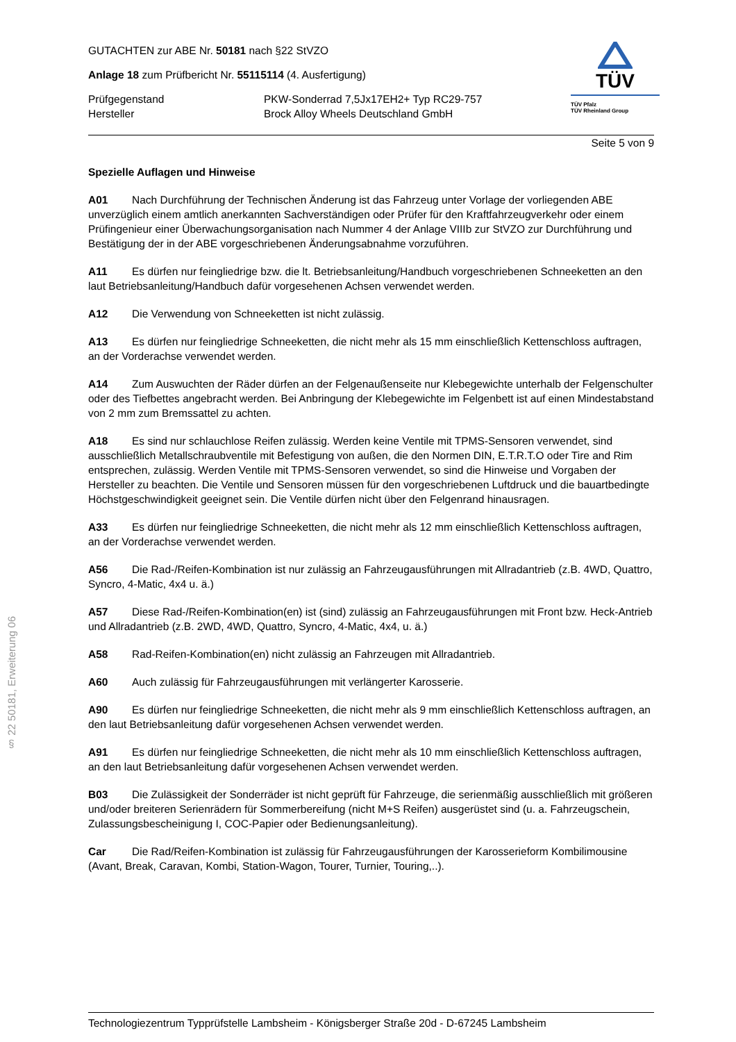TÜV
TÜV Pfalz
TÜV Rheinland Group
GUTACHTEN zur ABE Nr. 50181 nach §22 StVZO
Anlage 18 zum Prüfbericht Nr. 55115114 (4. Ausfertigung)
Prüfgegenstand PKW-Sonderrad 7,5Jx17EH2+ Typ RC29-757
Hersteller Brock Alloy Wheels Deutschland GmbH
Seite 5 von 9
Spezielle Auflagen und Hinweise
A01 Nach Durchführung der Technischen Änderung ist das Fahrzeug unter Vorlage der vorliegenden ABE unverzüglich einem amtlich anerkannten Sachverständigen oder Prüfer für den Kraftfahrzeugverkehr oder einem Prüfingenieur einer Überwachungsorganisation nach Nummer 4 der Anlage VIIIb zur StVZO zur Durchführung und Bestätigung der in der ABE vorgeschriebenen Änderungsabnahme vorzuführen.
A11 Es dürfen nur feingliedrige bzw. die lt. Betriebsanleitung/Handbuch vorgeschriebenen Schneeketten an den laut Betriebsanleitung/Handbuch dafür vorgesehenen Achsen verwendet werden.
A12 Die Verwendung von Schneeketten ist nicht zulässig.
A13 Es dürfen nur feingliedrige Schneeketten, die nicht mehr als 15 mm einschließlich Kettenschloss auftragen, an der Vorderachse verwendet werden.
A14 Zum Auswuchten der Räder dürfen an der Felgenaußenseite nur Klebegewichte unterhalb der Felgenschulter oder des Tiefbettes angebracht werden. Bei Anbringung der Klebegewichte im Felgenbett ist auf einen Mindestabstand von 2 mm zum Bremssattel zu achten.
A18 Es sind nur schlauchlose Reifen zulässig. Werden keine Ventile mit TPMS-Sensoren verwendet, sind ausschließlich Metallschraubventile mit Befestigung von außen, die den Normen DIN, E.T.R.T.O oder Tire and Rim entsprechen, zulässig. Werden Ventile mit TPMS-Sensoren verwendet, so sind die Hinweise und Vorgaben der Hersteller zu beachten. Die Ventile und Sensoren müssen für den vorgeschriebenen Luftdruck und die bauartbedingte Höchstgeschwindigkeit geeignet sein. Die Ventile dürfen nicht über den Felgenrand hinausragen.
A33 Es dürfen nur feingliedrige Schneeketten, die nicht mehr als 12 mm einschließlich Kettenschloss auftragen, an der Vorderachse verwendet werden.
A56 Die Rad-/Reifen-Kombination ist nur zulässig an Fahrzeugausführungen mit Allradantrieb (z.B. 4WD, Quattro, Syncro, 4-Matic, 4x4 u. ä.)
A57 Diese Rad-/Reifen-Kombination(en) ist (sind) zulässig an Fahrzeugausführungen mit Front bzw. Heck-Antrieb und Allradantrieb (z.B. 2WD, 4WD, Quattro, Syncro, 4-Matic, 4x4, u. ä.)
A58 Rad-Reifen-Kombination(en) nicht zulässig an Fahrzeugen mit Allradantrieb.
A60 Auch zulässig für Fahrzeugausführungen mit verlängerter Karosserie.
A90 Es dürfen nur feingliedrige Schneeketten, die nicht mehr als 9 mm einschließlich Kettenschloss auftragen, an den laut Betriebsanleitung dafür vorgesehenen Achsen verwendet werden.
A91 Es dürfen nur feingliedrige Schneeketten, die nicht mehr als 10 mm einschließlich Kettenschloss auftragen, an den laut Betriebsanleitung dafür vorgesehenen Achsen verwendet werden.
B03 Die Zulässigkeit der Sonderräder ist nicht geprüft für Fahrzeuge, die serienmäßig ausschließlich mit größeren und/oder breiteren Serienrädern für Sommerbereifung (nicht M+S Reifen) ausgerüstet sind (u. a. Fahrzeugschein, Zulassungsbescheinigung I, COC-Papier oder Bedienungsanleitung).
Car Die Rad/Reifen-Kombination ist zulässig für Fahrzeugausführungen der Karosserieform Kombilimousine (Avant, Break, Caravan, Kombi, Station-Wagon, Tourer, Turnier, Touring,..).
§ 22 50181, Erweiterung 06
Technologiezentrum Typprüfstelle Lambsheim - Königsberger Straße 20d - D-67245 Lambsheim